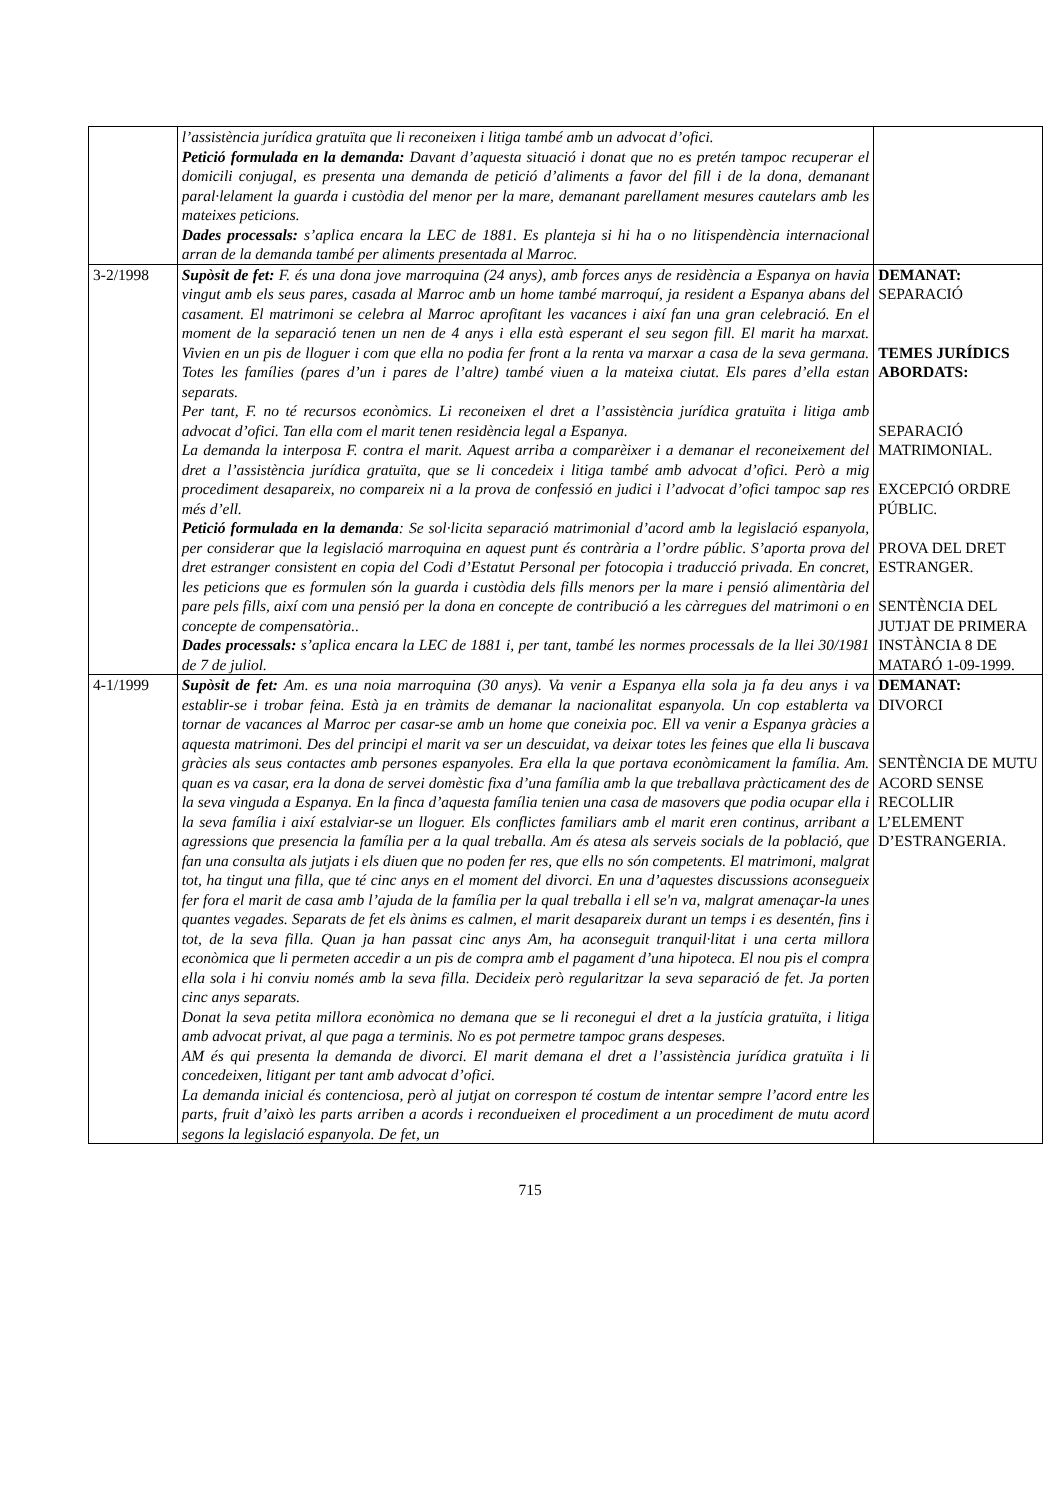| | l’assistència jurídica gratuïta que li reconeixen i litiga també amb un advocat d’ofici. Petició formulada en la demanda: Davant d’aquesta situació i donat que no es pretén tampoc recuperar el domicili conjugal, es presenta una demanda de petició d’aliments a favor del fill i de la dona, demanant paral·lelament la guarda i custòdia del menor per la mare, demanant parellament mesures cautelars amb les mateixes peticions. Dades processals: s’aplica encara la LEC de 1881. Es planteja si hi ha o no litispendència internacional arran de la demanda també per aliments presentada al Marroc. | |
| 3-2/1998 | Supòsit de fet: F. és una dona jove marroquina (24 anys), amb forces anys de residència a Espanya on havia vingut amb els seus pares, casada al Marroc amb un home també marroquí, ja resident a Espanya abans del casament. El matrimoni se celebra al Marroc aprofitant les vacances i així fan una gran celebració. En el moment de la separació tenen un nen de 4 anys i ella està esperant el seu segon fill. El marit ha marxat. Vivien en un pis de lloguer i com que ella no podia fer front a la renta va marxar a casa de la seva germana. Totes les famílies (pares d’un i pares de l’altre) també viuen a la mateixa ciutat. Els pares d’ella estan separats. Per tant, F. no té recursos econòmics. Li reconeixen el dret a l’assistència jurídica gratuïta i litiga amb advocat d’ofici. Tan ella com el marit tenen residència legal a Espanya. La demanda la interposa F. contra el marit. Aquest arriba a comparèixer i a demanar el reconeixement del dret a l’assistència jurídica gratuïta, que se li concedeix i litiga també amb advocat d’ofici. Però a mig procediment desapareix, no compareix ni a la prova de confessió en judici i l’advocat d’ofici tampoc sap res més d’ell. Petició formulada en la demanda : Se sol·licita separació matrimonial d’acord amb la legislació espanyola, per considerar que la legislació marroquina en aquest punt és contrària a l’ordre públic. S’aporta prova del dret estranger consistent en copia del Codi d’Estatut Personal per fotocopia i traducció privada. En concret, les peticions que es formulen són la guarda i custòdia dels fills menors per la mare i pensió alimentària del pare pels fills, així com una pensió per la dona en concepte de contribució a les càrregues del matrimoni o en concepte de compensatòria.. Dades processals: s’aplica encara la LEC de 1881 i, per tant, també les normes processals de la llei 30/1981 de 7 de juliol. | DEMANAT: SEPARACIÓ TEMES JURÍDICS ABORDATS: SEPARACIÓ MATRIMONIAL. EXCEPCIÓ ORDRE PÚBLIC. PROVA DEL DRET ESTRANGER. SENTÈNCIA DEL JUTJAT DE PRIMERA INSTÀNCIA 8 DE MATARÓ 1-09-1999. |
| 4-1/1999 | Supòsit de fet: Am. es una noia marroquina (30 anys). Va venir a Espanya ella sola ja fa deu anys i va establir-se i trobar feina. Està ja en tràmits de demanar la nacionalitat espanyola. Un cop establerta va tornar de vacances al Marroc per casar-se amb un home que coneixia poc. Ell va venir a Espanya gràcies a aquesta matrimoni. Des del principi el marit va ser un descuidat, va deixar totes les feines que ella li buscava gràcies als seus contactes amb persones espanyoles. Era ella la que portava econòmicament la família. Am. quan es va casar, era la dona de servei domèstic fixa d’una família amb la que treballava pràcticament des de la seva vinguda a Espanya. En la finca d’aquesta família tenien una casa de masovers que podia ocupar ella i la seva família i així estalviar-se un lloguer. Els conflictes familiars amb el marit eren continus, arribant a agressions que presencia la família per a la qual treballa. Am és atesa als serveis socials de la població, que fan una consulta als jutjats i els diuen que no poden fer res, que ells no són competents. El matrimoni, malgrat tot, ha tingut una filla, que té cinc anys en el moment del divorci. En una d’aquestes discussions aconsegueix fer fora el marit de casa amb l’ajuda de la família per la qual treballa i ell se'n va, malgrat amenaçar-la unes quantes vegades. Separats de fet els ànims es calmen, el marit desapareix durant un temps i es desentén, fins i tot, de la seva filla. Quan ja han passat cinc anys Am, ha aconseguit tranquil·litat i una certa millora econòmica que li permeten accedir a un pis de compra amb el pagament d’una hipoteca. El nou pis el compra ella sola i hi conviu només amb la seva filla. Decideix però regularitzar la seva separació de fet. Ja porten cinc anys separats. Donat la seva petita millora econòmica no demana que se li reconegui el dret a la justícia gratuïta, i litiga amb advocat privat, al que paga a terminis. No es pot permetre tampoc grans despeses. AM és qui presenta la demanda de divorci. El marit demana el dret a l’assistència jurídica gratuïta i li concedeixen, litigant per tant amb advocat d’ofici. La demanda inicial és contenciosa, però al jutjat on correspon té costum de intentar sempre l’acord entre les parts, fruit d’això les parts arriben a acords i recondueixen el procediment a un procediment de mutu acord segons la legislació espanyola. De fet, un | DEMANAT: DIVORCI SENTÈNCIA DE MUTU ACORD SENSE RECOLLIR L’ELEMENT D’ESTRANGERIA. |
715